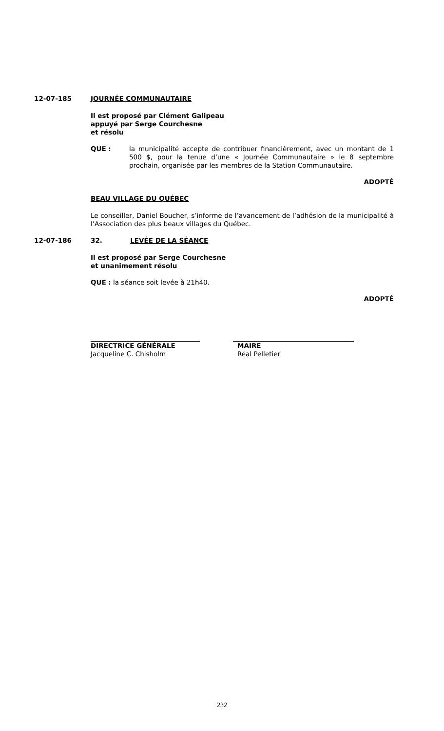12-07-185 JOURNÉE COMMUNAUTAIRE
Il est proposé par Clément Galipeau
appuyé par Serge Courchesne
et résolu
QUE : la municipalité accepte de contribuer financièrement, avec un montant de 1 500 $, pour la tenue d’une « Journée Communautaire » le 8 septembre prochain, organisée par les membres de la Station Communautaire.
ADOPTÉ
BEAU VILLAGE DU QUÉBEC
Le conseiller, Daniel Boucher, s’informe de l’avancement de l’adhésion de la municipalité à l’Association des plus beaux villages du Québec.
12-07-186 32. LEVÉE DE LA SÉANCE
Il est proposé par Serge Courchesne
et unanimement résolu
QUE : la séance soit levée à 21h40.
ADOPTÉ
DIRECTRICE GÉNÉRALE
Jacqueline C. Chisholm
MAIRE
Réal Pelletier
232